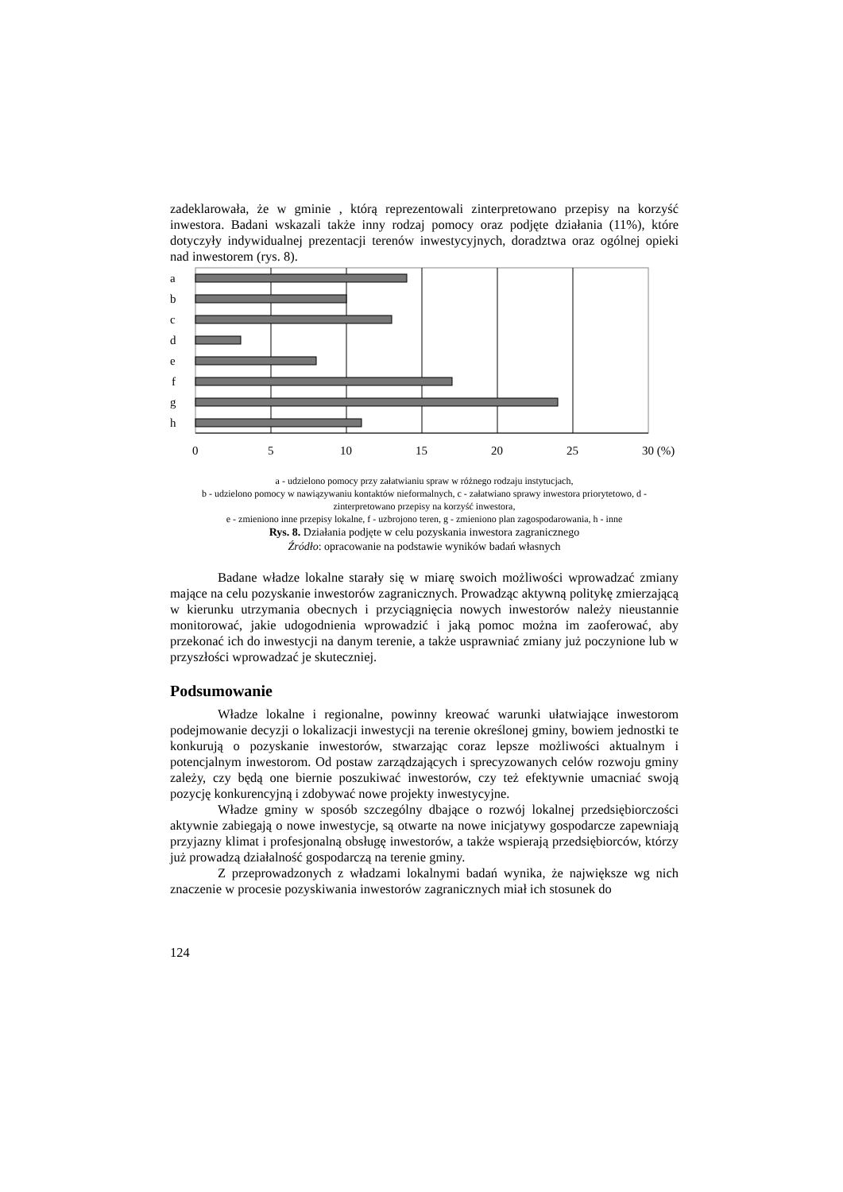zadeklarowała, że w gminie , którą reprezentowali zinterpretowano przepisy na korzyść inwestora. Badani wskazali także inny rodzaj pomocy oraz podjęte działania (11%), które dotyczyły indywidualnej prezentacji terenów inwestycyjnych, doradztwa oraz ogólnej opieki nad inwestorem (rys. 8).
a
b
c
d
e
f
g
h
0
5
10
15
20
25
30 (%)
a - udzielono pomocy przy załatwianiu spraw w różnego rodzaju instytucjach,
b - udzielono pomocy w nawiązywaniu kontaktów nieformalnych, c - załatwiano sprawy inwestora priorytetowo, d - zinterpretowano przepisy na korzyść inwestora,
e - zmieniono inne przepisy lokalne, f - uzbrojono teren, g - zmieniono plan zagospodarowania, h - inne
Rys. 8. Działania podjęte w celu pozyskania inwestora zagranicznego
Źródło: opracowanie na podstawie wyników badań własnych
Badane władze lokalne starały się w miarę swoich możliwości wprowadzać zmiany mające na celu pozyskanie inwestorów zagranicznych. Prowadząc aktywną politykę zmierzającą w kierunku utrzymania obecnych i przyciągnięcia nowych inwestorów należy nieustannie monitorować, jakie udogodnienia wprowadzić i jaką pomoc można im zaoferować, aby przekonać ich do inwestycji na danym terenie, a także usprawniać zmiany już poczynione lub w przyszłości wprowadzać je skuteczniej.
Podsumowanie
Władze lokalne i regionalne, powinny kreować warunki ułatwiające inwestorom podejmowanie decyzji o lokalizacji inwestycji na terenie określonej gminy, bowiem jednostki te konkurują o pozyskanie inwestorów, stwarzając coraz lepsze możliwości aktualnym i potencjalnym inwestorom. Od postaw zarządzających i sprecyzowanych celów rozwoju gminy zależy, czy będą one biernie poszukiwać inwestorów, czy też efektywnie umacniać swoją pozycję konkurencyjną i zdobywać nowe projekty inwestycyjne.
Władze gminy w sposób szczególny dbające o rozwój lokalnej przedsiębiorczości aktywnie zabiegają o nowe inwestycje, są otwarte na nowe inicjatywy gospodarcze zapewniają przyjazny klimat i profesjonalną obsługę inwestorów, a także wspierają przedsiębiorców, którzy już prowadzą działalność gospodarczą na terenie gminy.
Z przeprowadzonych z władzami lokalnymi badań wynika, że największe wg nich znaczenie w procesie pozyskiwania inwestorów zagranicznych miał ich stosunek do
124